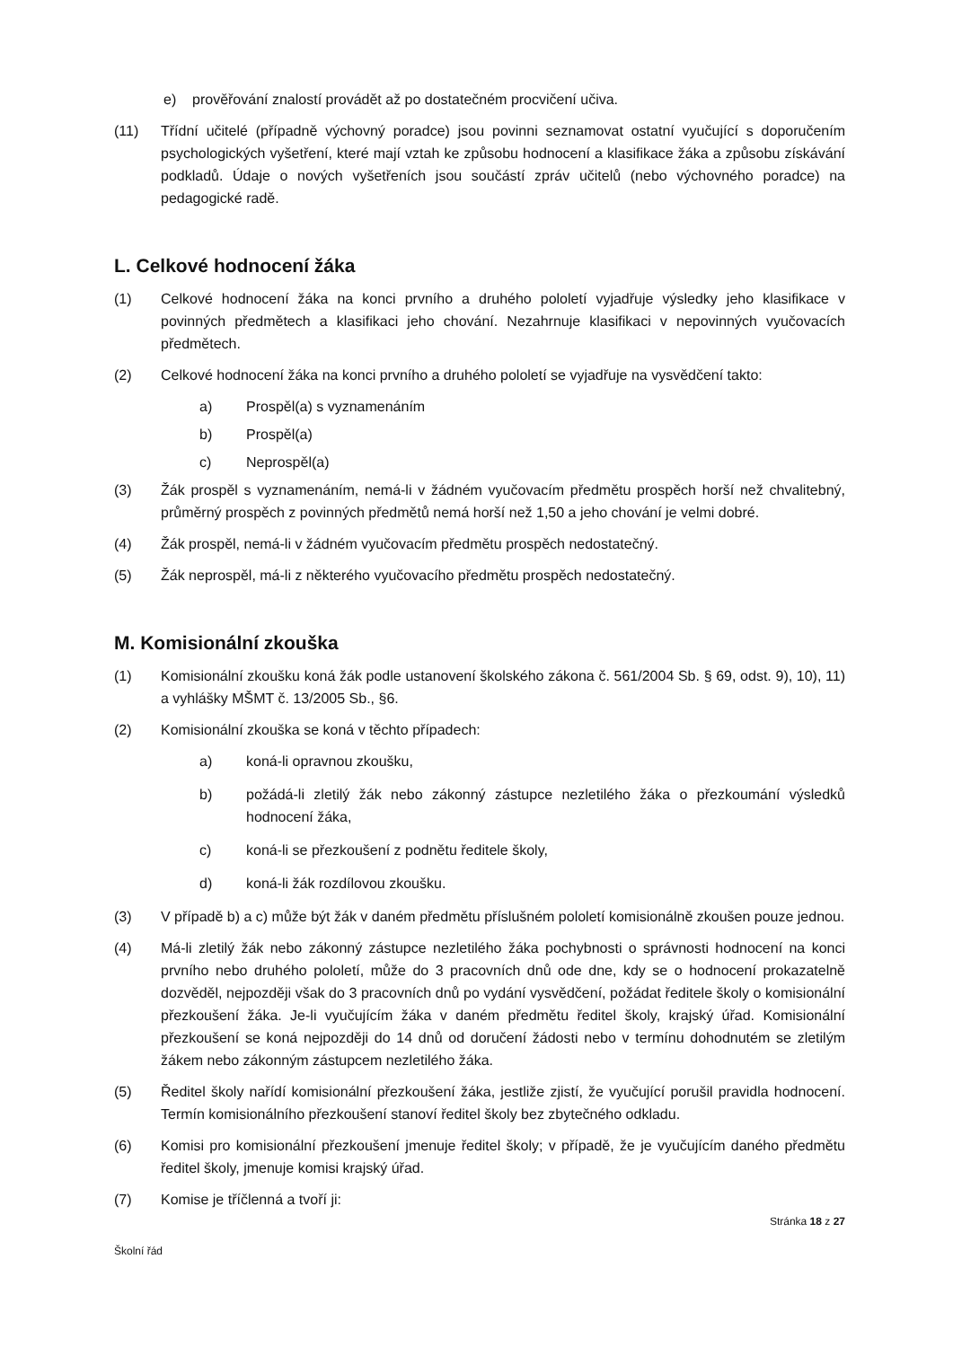e) prověřování znalostí provádět až po dostatečném procvičení učiva.
(11) Třídní učitelé (případně výchovný poradce) jsou povinni seznamovat ostatní vyučující s doporučením psychologických vyšetření, které mají vztah ke způsobu hodnocení a klasifikace žáka a způsobu získávání podkladů. Údaje o nových vyšetřeních jsou součástí zpráv učitelů (nebo výchovného poradce) na pedagogické radě.
L. Celkové hodnocení žáka
(1) Celkové hodnocení žáka na konci prvního a druhého pololetí vyjadřuje výsledky jeho klasifikace v povinných předmětech a klasifikaci jeho chování. Nezahrnuje klasifikaci v nepovinných vyučovacích předmětech.
(2) Celkové hodnocení žáka na konci prvního a druhého pololetí se vyjadřuje na vysvědčení takto:
a) Prospěl(a) s vyznamenáním
b) Prospěl(a)
c) Neprospěl(a)
(3) Žák prospěl s vyznamenáním, nemá-li v žádném vyučovacím předmětu prospěch horší než chvalitebný, průměrný prospěch z povinných předmětů nemá horší než 1,50 a jeho chování je velmi dobré.
(4) Žák prospěl, nemá-li v žádném vyučovacím předmětu prospěch nedostatečný.
(5) Žák neprospěl, má-li z některého vyučovacího předmětu prospěch nedostatečný.
M. Komisionální zkouška
(1) Komisionální zkoušku koná žák podle ustanovení školského zákona č. 561/2004 Sb. § 69, odst. 9), 10), 11) a vyhlášky MŠMT č. 13/2005 Sb., §6.
(2) Komisionální zkouška se koná v těchto případech:
a) koná-li opravnou zkoušku,
b) požádá-li zletilý žák nebo zákonný zástupce nezletilého žáka o přezkoumání výsledků hodnocení žáka,
c) koná-li se přezkoušení z podnětu ředitele školy,
d) koná-li žák rozdílovou zkoušku.
(3) V případě b) a c) může být žák v daném předmětu příslušném pololetí komisionálně zkoušen pouze jednou.
(4) Má-li zletilý žák nebo zákonný zástupce nezletilého žáka pochybnosti o správnosti hodnocení na konci prvního nebo druhého pololetí, může do 3 pracovních dnů ode dne, kdy se o hodnocení prokazatelně dozvěděl, nejpozději však do 3 pracovních dnů po vydání vysvědčení, požádat ředitele školy o komisionální přezkoušení žáka. Je-li vyučujícím žáka v daném předmětu ředitel školy, krajský úřad. Komisionální přezkoušení se koná nejpozději do 14 dnů od doručení žádosti nebo v termínu dohodnutém se zletilým žákem nebo zákonným zástupcem nezletilého žáka.
(5) Ředitel školy nařídí komisionální přezkoušení žáka, jestliže zjistí, že vyučující porušil pravidla hodnocení. Termín komisionálního přezkoušení stanoví ředitel školy bez zbytečného odkladu.
(6) Komisi pro komisionální přezkoušení jmenuje ředitel školy; v případě, že je vyučujícím daného předmětu ředitel školy, jmenuje komisi krajský úřad.
(7) Komise je tříčlenná a tvoří ji:
Stránka 18 z 27
Školní řád